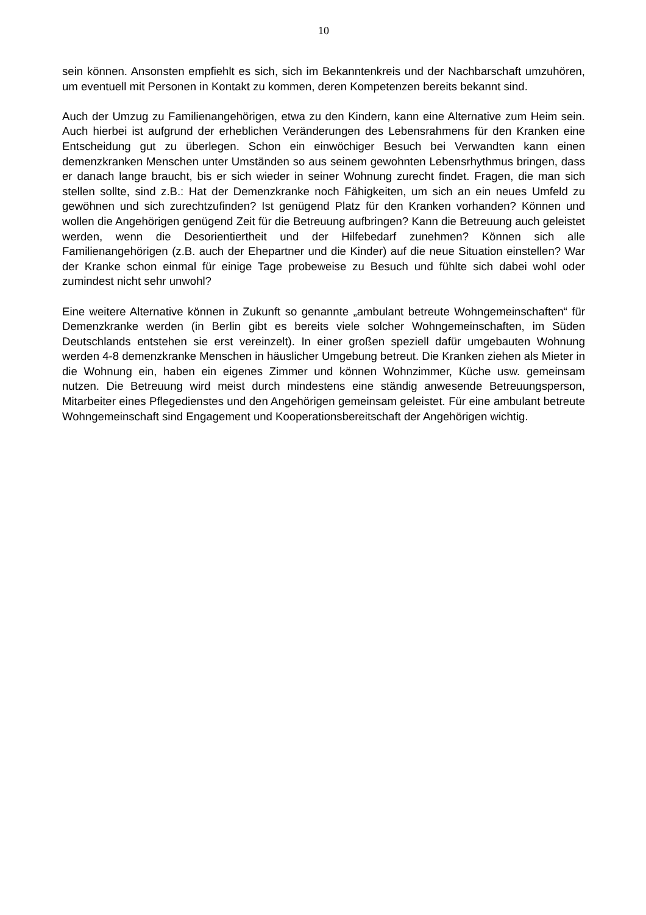10
sein können. Ansonsten empfiehlt es sich, sich im Bekanntenkreis und der Nachbarschaft umzuhören, um eventuell mit Personen in Kontakt zu kommen, deren Kompetenzen bereits bekannt sind.
Auch der Umzug zu Familienangehörigen, etwa zu den Kindern, kann eine Alternative zum Heim sein. Auch hierbei ist aufgrund der erheblichen Veränderungen des Lebensrahmens für den Kranken eine Entscheidung gut zu überlegen. Schon ein einwöchiger Besuch bei Verwandten kann einen demenzkranken Menschen unter Umständen so aus seinem gewohnten Lebensrhythmus bringen, dass er danach lange braucht, bis er sich wieder in seiner Wohnung zurecht findet. Fragen, die man sich stellen sollte, sind z.B.: Hat der Demenzkranke noch Fähigkeiten, um sich an ein neues Umfeld zu gewöhnen und sich zurechtzufinden? Ist genügend Platz für den Kranken vorhanden? Können und wollen die Angehörigen genügend Zeit für die Betreuung aufbringen? Kann die Betreuung auch geleistet werden, wenn die Desorientiertheit und der Hilfebedarf zunehmen? Können sich alle Familienangehörigen (z.B. auch der Ehepartner und die Kinder) auf die neue Situation einstellen? War der Kranke schon einmal für einige Tage probeweise zu Besuch und fühlte sich dabei wohl oder zumindest nicht sehr unwohl?
Eine weitere Alternative können in Zukunft so genannte „ambulant betreute Wohngemeinschaften“ für Demenzkranke werden (in Berlin gibt es bereits viele solcher Wohngemeinschaften, im Süden Deutschlands entstehen sie erst vereinzelt). In einer großen speziell dafür umgebauten Wohnung werden 4-8 demenzkranke Menschen in häuslicher Umgebung betreut. Die Kranken ziehen als Mieter in die Wohnung ein, haben ein eigenes Zimmer und können Wohnzimmer, Küche usw. gemeinsam nutzen. Die Betreuung wird meist durch mindestens eine ständig anwesende Betreuungsperson, Mitarbeiter eines Pflegedienstes und den Angehörigen gemeinsam geleistet. Für eine ambulant betreute Wohngemeinschaft sind Engagement und Kooperationsbereitschaft der Angehörigen wichtig.